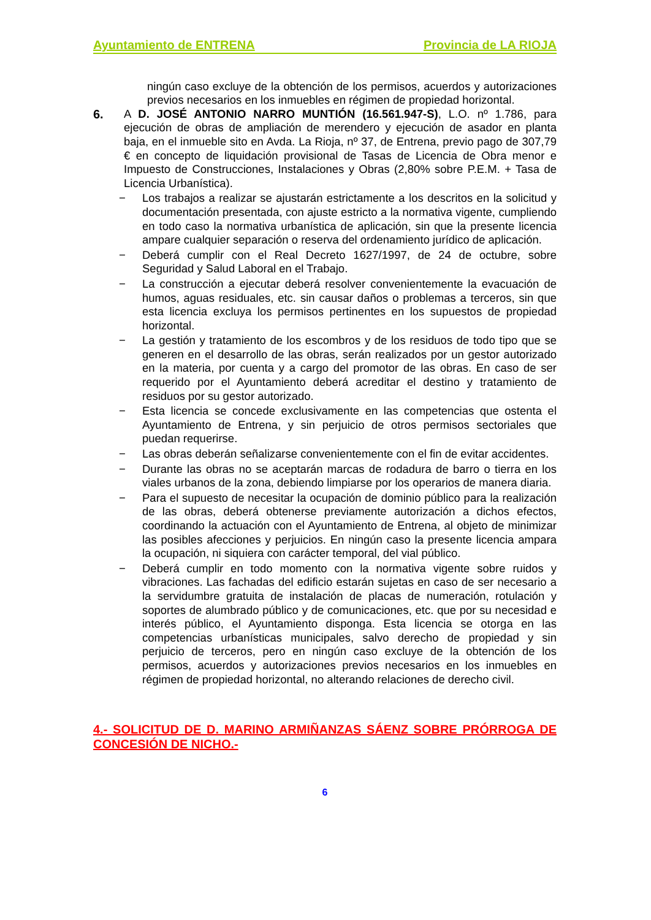Ayuntamiento de ENTRENA Provincia de LA RIOJA
ningún caso excluye de la obtención de los permisos, acuerdos y autorizaciones previos necesarios en los inmuebles en régimen de propiedad horizontal.
6. A D. JOSÉ ANTONIO NARRO MUNTIÓN (16.561.947-S), L.O. nº 1.786, para ejecución de obras de ampliación de merendero y ejecución de asador en planta baja, en el inmueble sito en Avda. La Rioja, nº 37, de Entrena, previo pago de 307,79 € en concepto de liquidación provisional de Tasas de Licencia de Obra menor e Impuesto de Construcciones, Instalaciones y Obras (2,80% sobre P.E.M. + Tasa de Licencia Urbanística).
− Los trabajos a realizar se ajustarán estrictamente a los descritos en la solicitud y documentación presentada, con ajuste estricto a la normativa vigente, cumpliendo en todo caso la normativa urbanística de aplicación, sin que la presente licencia ampare cualquier separación o reserva del ordenamiento jurídico de aplicación.
− Deberá cumplir con el Real Decreto 1627/1997, de 24 de octubre, sobre Seguridad y Salud Laboral en el Trabajo.
− La construcción a ejecutar deberá resolver convenientemente la evacuación de humos, aguas residuales, etc. sin causar daños o problemas a terceros, sin que esta licencia excluya los permisos pertinentes en los supuestos de propiedad horizontal.
− La gestión y tratamiento de los escombros y de los residuos de todo tipo que se generen en el desarrollo de las obras, serán realizados por un gestor autorizado en la materia, por cuenta y a cargo del promotor de las obras. En caso de ser requerido por el Ayuntamiento deberá acreditar el destino y tratamiento de residuos por su gestor autorizado.
− Esta licencia se concede exclusivamente en las competencias que ostenta el Ayuntamiento de Entrena, y sin perjuicio de otros permisos sectoriales que puedan requerirse.
− Las obras deberán señalizarse convenientemente con el fin de evitar accidentes.
− Durante las obras no se aceptarán marcas de rodadura de barro o tierra en los viales urbanos de la zona, debiendo limpiarse por los operarios de manera diaria.
− Para el supuesto de necesitar la ocupación de dominio público para la realización de las obras, deberá obtenerse previamente autorización a dichos efectos, coordinando la actuación con el Ayuntamiento de Entrena, al objeto de minimizar las posibles afecciones y perjuicios. En ningún caso la presente licencia ampara la ocupación, ni siquiera con carácter temporal, del vial público.
− Deberá cumplir en todo momento con la normativa vigente sobre ruidos y vibraciones. Las fachadas del edificio estarán sujetas en caso de ser necesario a la servidumbre gratuita de instalación de placas de numeración, rotulación y soportes de alumbrado público y de comunicaciones, etc. que por su necesidad e interés público, el Ayuntamiento disponga. Esta licencia se otorga en las competencias urbanísticas municipales, salvo derecho de propiedad y sin perjuicio de terceros, pero en ningún caso excluye de la obtención de los permisos, acuerdos y autorizaciones previos necesarios en los inmuebles en régimen de propiedad horizontal, no alterando relaciones de derecho civil.
4.- SOLICITUD DE D. MARINO ARMIÑANZAS SÁENZ SOBRE PRÓRROGA DE CONCESIÓN DE NICHO.-
6